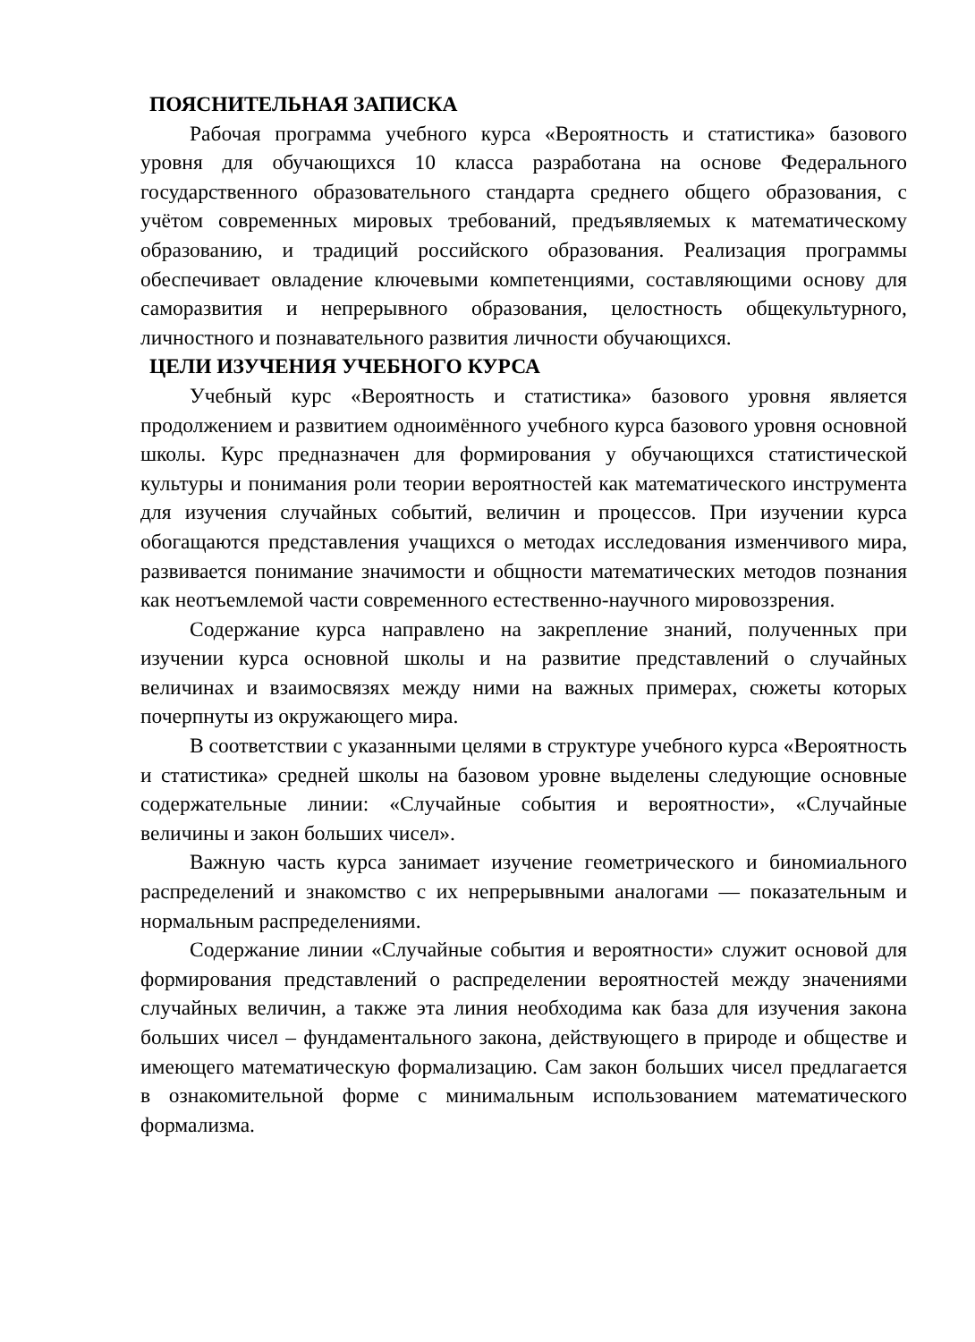ПОЯСНИТЕЛЬНАЯ ЗАПИСКА
Рабочая программа учебного курса «Вероятность и статистика» базового уровня для обучающихся 10 класса разработана на основе Федерального государственного образовательного стандарта среднего общего образования, с учётом современных мировых требований, предъявляемых к математическому образованию, и традиций российского образования. Реализация программы обеспечивает овладение ключевыми компетенциями, составляющими основу для саморазвития и непрерывного образования, целостность общекультурного, личностного и познавательного развития личности обучающихся.
ЦЕЛИ ИЗУЧЕНИЯ УЧЕБНОГО КУРСА
Учебный курс «Вероятность и статистика» базового уровня является продолжением и развитием одноимённого учебного курса базового уровня основной школы. Курс предназначен для формирования у обучающихся статистической культуры и понимания роли теории вероятностей как математического инструмента для изучения случайных событий, величин и процессов. При изучении курса обогащаются представления учащихся о методах исследования изменчивого мира, развивается понимание значимости и общности математических методов познания как неотъемлемой части современного естественно-научного мировоззрения.
Содержание курса направлено на закрепление знаний, полученных при изучении курса основной школы и на развитие представлений о случайных величинах и взаимосвязях между ними на важных примерах, сюжеты которых почерпнуты из окружающего мира.
В соответствии с указанными целями в структуре учебного курса «Вероятность и статистика» средней школы на базовом уровне выделены следующие основные содержательные линии: «Случайные события и вероятности», «Случайные величины и закон больших чисел».
Важную часть курса занимает изучение геометрического и биномиального распределений и знакомство с их непрерывными аналогами — показательным и нормальным распределениями.
Содержание линии «Случайные события и вероятности» служит основой для формирования представлений о распределении вероятностей между значениями случайных величин, а также эта линия необходима как база для изучения закона больших чисел – фундаментального закона, действующего в природе и обществе и имеющего математическую формализацию. Сам закон больших чисел предлагается в ознакомительной форме с минимальным использованием математического формализма.